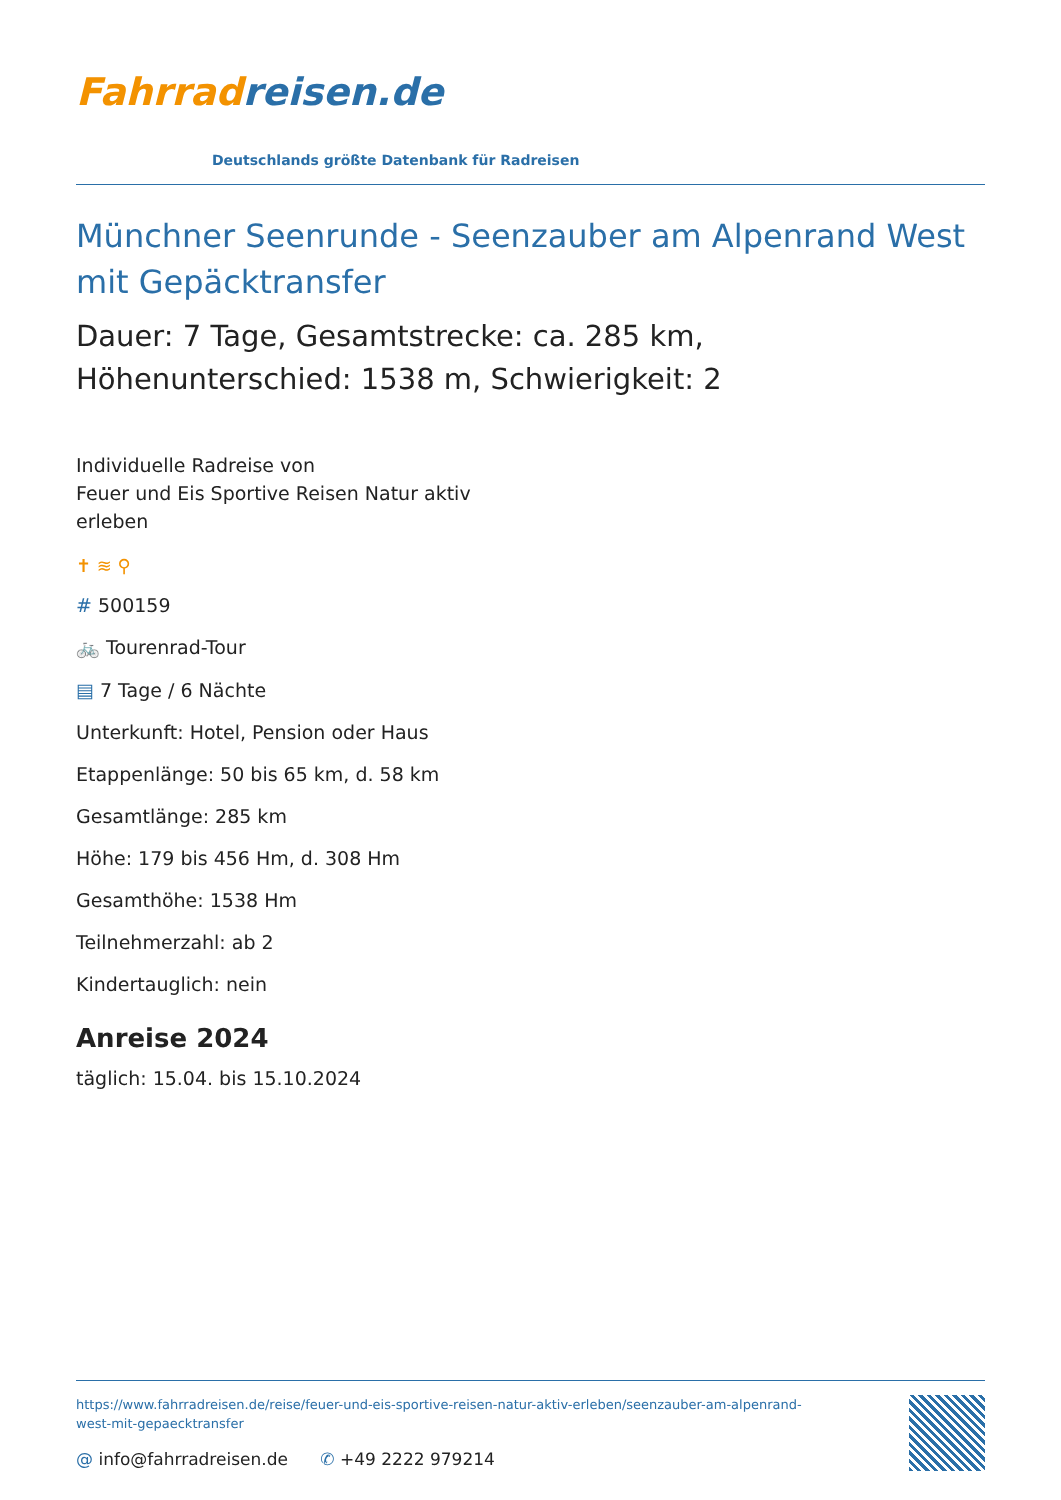Fahrrad reisen.de
Deutschlands größte Datenbank für Radreisen
Münchner Seenrunde - Seenzauber am Alpenrand West mit Gepäcktransfer
Dauer: 7 Tage, Gesamtstrecke: ca. 285 km, Höhenunterschied: 1538 m, Schwierigkeit: 2
Individuelle Radreise von
Feuer und Eis Sportive Reisen Natur aktiv
erleben
✝ ≋ ⚲
# 500159
🚲 Tourenrad-Tour
▤ 7 Tage / 6 Nächte
Unterkunft: Hotel, Pension oder Haus
Etappenlänge: 50 bis 65 km, d. 58 km
Gesamtlänge: 285 km
Höhe: 179 bis 456 Hm, d. 308 Hm
Gesamthöhe: 1538 Hm
Teilnehmerzahl: ab 2
Kindertauglich: nein
Anreise 2024
täglich: 15.04. bis 15.10.2024
https://www.fahrradreisen.de/reise/feuer-und-eis-sportive-reisen-natur-aktiv-erleben/seenzauber-am-alpenrand-west-mit-gepaecktransfer
@ info@fahrradreisen.de ✆ +49 2222 979214